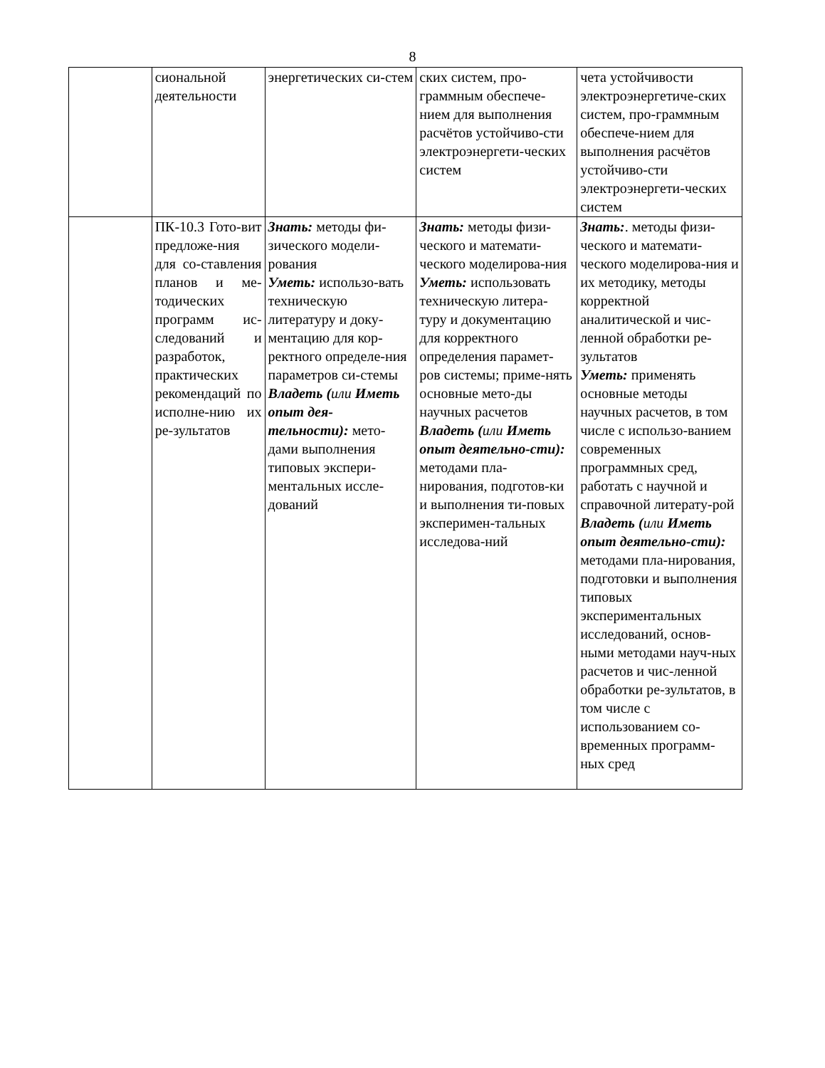8
| | сиональной деятельности | энергетических си-стем | ских систем, про-граммным обеспече-нием для выполнения расчётов устойчиво-сти электроэнергети-ческих систем | чета устойчивости электроэнергетиче-ских систем, про-граммным обеспече-нием для выполнения расчётов устойчиво-сти электроэнергети-ческих систем |
| | ПК-10.3 Гото-вит предложе-ния для со-ставления планов и ме-тодических программ ис-следований и разработок, практических рекомендаций по исполне-нию их ре-зультатов | Знать: методы фи-зического модели-рования Уметь: использо-вать техническую литературу и доку-ментацию для кор-ректного определе-ния параметров си-стемы Владеть ( или Иметь опыт дея-тельности): мето-дами выполнения типовых экспери-ментальных иссле-дований | Знать: методы физи-ческого и математи-ческого моделирова-ния Уметь: использовать техническую литера-туру и документацию для корректного определения парамет-ров системы; приме-нять основные мето-ды научных расчетов Владеть ( или Иметь опыт деятельно-сти): методами пла-нирования, подготов-ки и выполнения ти-повых эксперимен-тальных исследова-ний | Знать: . методы физи-ческого и математи-ческого моделирова-ния и их методику, методы корректной аналитической и чис-ленной обработки ре-зультатов Уметь: применять основные методы научных расчетов, в том числе с использо-ванием современных программных сред, работать с научной и справочной литерату-рой Владеть ( или Иметь опыт деятельно-сти): методами пла-нирования, подготовки и выполнения типовых экспериментальных исследований, основ-ными методами науч-ных расчетов и чис-ленной обработки ре-зультатов, в том числе с использованием со-временных программ-ных сред |